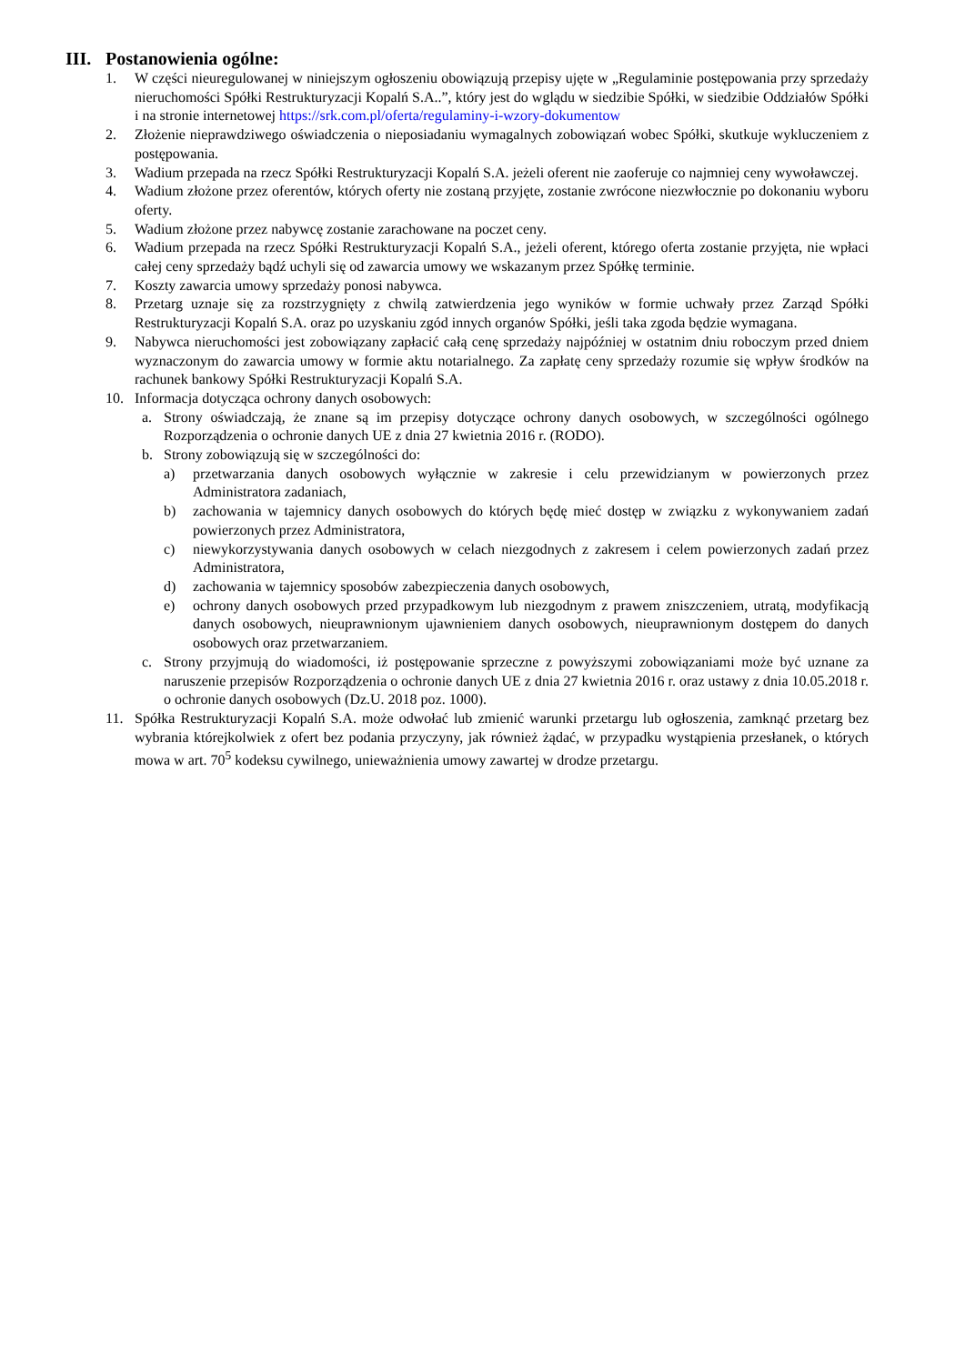III. Postanowienia ogólne:
1. W części nieuregulowanej w niniejszym ogłoszeniu obowiązują przepisy ujęte w „Regulaminie postępowania przy sprzedaży nieruchomości Spółki Restrukturyzacji Kopalń S.A..”, który jest do wglądu w siedzibie Spółki, w siedzibie Oddziałów Spółki i na stronie internetowej https://srk.com.pl/oferta/regulaminy-i-wzory-dokumentow
2. Złożenie nieprawdziwego oświadczenia o nieposiadaniu wymagalnych zobowiązań wobec Spółki, skutkuje wykluczeniem z postępowania.
3. Wadium przepada na rzecz Spółki Restrukturyzacji Kopalń S.A. jeżeli oferent nie zaoferuje co najmniej ceny wywoławczej.
4. Wadium złożone przez oferentów, których oferty nie zostaną przyjęte, zostanie zwrócone niezwłocznie po dokonaniu wyboru oferty.
5. Wadium złożone przez nabywcę zostanie zarachowane na poczet ceny.
6. Wadium przepada na rzecz Spółki Restrukturyzacji Kopalń S.A., jeżeli oferent, którego oferta zostanie przyjęta, nie wpłaci całej ceny sprzedaży bądź uchyli się od zawarcia umowy we wskazanym przez Spółkę terminie.
7. Koszty zawarcia umowy sprzedaży ponosi nabywca.
8. Przetarg uznaje się za rozstrzygnięty z chwilą zatwierdzenia jego wyników w formie uchwały przez Zarząd Spółki Restrukturyzacji Kopalń S.A. oraz po uzyskaniu zgód innych organów Spółki, jeśli taka zgoda będzie wymagana.
9. Nabywca nieruchomości jest zobowiązany zapłacić całą cenę sprzedaży najpóźniej w ostatnim dniu roboczym przed dniem wyznaczonym do zawarcia umowy w formie aktu notarialnego. Za zapłatę ceny sprzedaży rozumie się wpływ środków na rachunek bankowy Spółki Restrukturyzacji Kopalń S.A.
10. Informacja dotycząca ochrony danych osobowych:
a. Strony oświadczają, że znane są im przepisy dotyczące ochrony danych osobowych, w szczególności ogólnego Rozporządzenia o ochronie danych UE z dnia 27 kwietnia 2016 r. (RODO).
b. Strony zobowiązują się w szczególności do:
a) przetwarzania danych osobowych wyłącznie w zakresie i celu przewidzianym w powierzonych przez Administratora zadaniach,
b) zachowania w tajemnicy danych osobowych do których będę mieć dostęp w związku z wykonywaniem zadań powierzonych przez Administratora,
c) niewykorzystywania danych osobowych w celach niezgodnych z zakresem i celem powierzonych zadań przez Administratora,
d) zachowania w tajemnicy sposobów zabezpieczenia danych osobowych,
e) ochrony danych osobowych przed przypadkowym lub niezgodnym z prawem zniszczeniem, utratą, modyfikacją danych osobowych, nieuprawnionym ujawnieniem danych osobowych, nieuprawnionym dostępem do danych osobowych oraz przetwarzaniem.
c. Strony przyjmują do wiadomości, iż postępowanie sprzeczne z powyższymi zobowiązaniami może być uznane za naruszenie przepisów Rozporządzenia o ochronie danych UE z dnia 27 kwietnia 2016 r. oraz ustawy z dnia 10.05.2018 r. o ochronie danych osobowych (Dz.U. 2018 poz. 1000).
11. Spółka Restrukturyzacji Kopalń S.A. może odwołać lub zmienić warunki przetargu lub ogłoszenia, zamknąć przetarg bez wybrania którejkolwiek z ofert bez podania przyczyny, jak również żądać, w przypadku wystąpienia przesłanek, o których mowa w art. 70<sup>5</sup> kodeksu cywilnego, unieważnienia umowy zawartej w drodze przetargu.